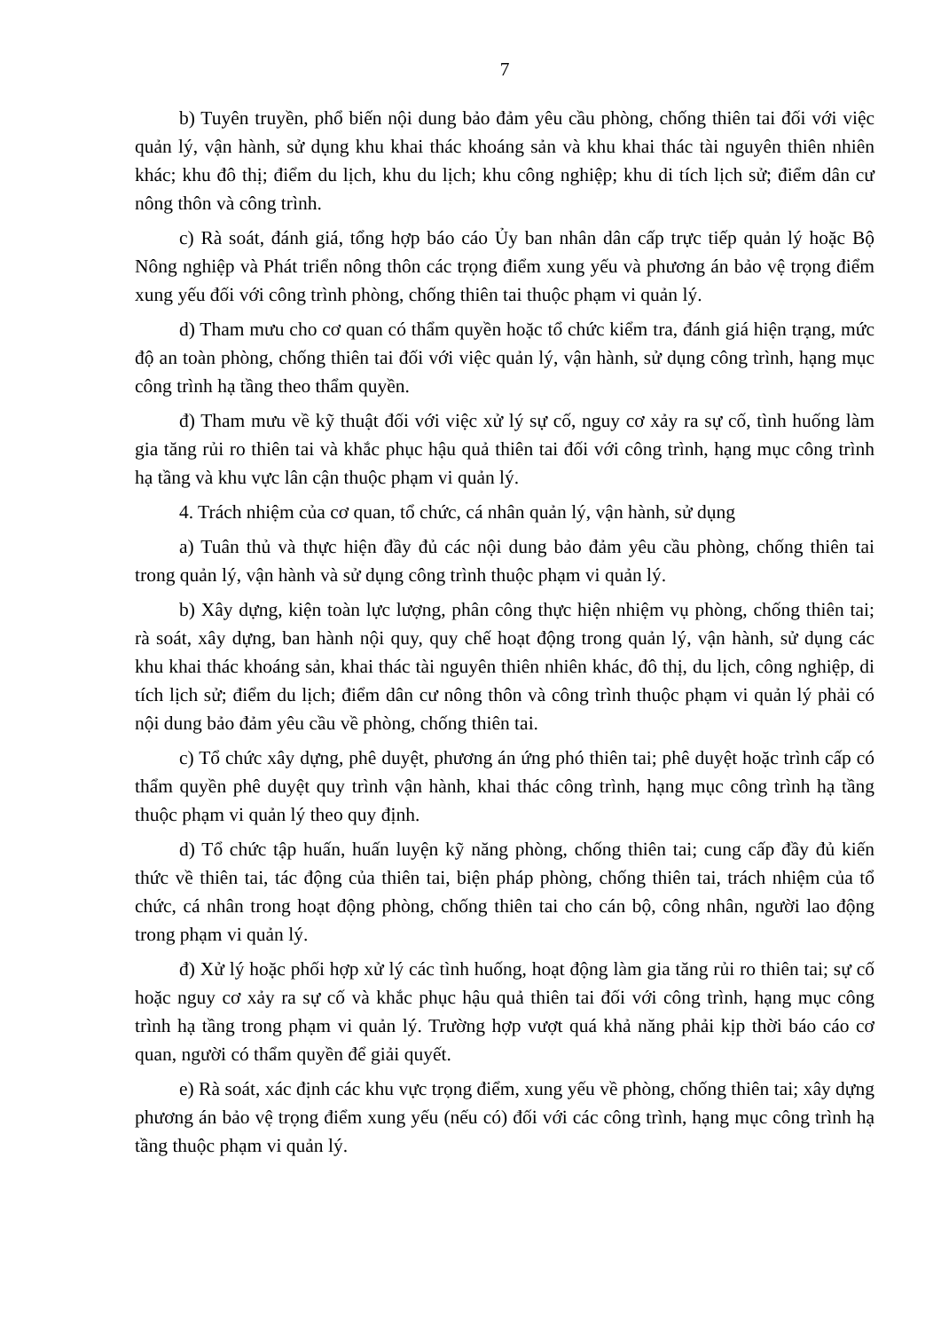7
b) Tuyên truyền, phổ biến nội dung bảo đảm yêu cầu phòng, chống thiên tai đối với việc quản lý, vận hành, sử dụng khu khai thác khoáng sản và khu khai thác tài nguyên thiên nhiên khác; khu đô thị; điểm du lịch, khu du lịch; khu công nghiệp; khu di tích lịch sử; điểm dân cư nông thôn và công trình.
c) Rà soát, đánh giá, tổng hợp báo cáo Ủy ban nhân dân cấp trực tiếp quản lý hoặc Bộ Nông nghiệp và Phát triển nông thôn các trọng điểm xung yếu và phương án bảo vệ trọng điểm xung yếu đối với công trình phòng, chống thiên tai thuộc phạm vi quản lý.
d) Tham mưu cho cơ quan có thẩm quyền hoặc tổ chức kiểm tra, đánh giá hiện trạng, mức độ an toàn phòng, chống thiên tai đối với việc quản lý, vận hành, sử dụng công trình, hạng mục công trình hạ tầng theo thẩm quyền.
đ) Tham mưu về kỹ thuật đối với việc xử lý sự cố, nguy cơ xảy ra sự cố, tình huống làm gia tăng rủi ro thiên tai và khắc phục hậu quả thiên tai đối với công trình, hạng mục công trình hạ tầng và khu vực lân cận thuộc phạm vi quản lý.
4. Trách nhiệm của cơ quan, tổ chức, cá nhân quản lý, vận hành, sử dụng
a) Tuân thủ và thực hiện đầy đủ các nội dung bảo đảm yêu cầu phòng, chống thiên tai trong quản lý, vận hành và sử dụng công trình thuộc phạm vi quản lý.
b) Xây dựng, kiện toàn lực lượng, phân công thực hiện nhiệm vụ phòng, chống thiên tai; rà soát, xây dựng, ban hành nội quy, quy chế hoạt động trong quản lý, vận hành, sử dụng các khu khai thác khoáng sản, khai thác tài nguyên thiên nhiên khác, đô thị, du lịch, công nghiệp, di tích lịch sử; điểm du lịch; điểm dân cư nông thôn và công trình thuộc phạm vi quản lý phải có nội dung bảo đảm yêu cầu về phòng, chống thiên tai.
c) Tổ chức xây dựng, phê duyệt, phương án ứng phó thiên tai; phê duyệt hoặc trình cấp có thẩm quyền phê duyệt quy trình vận hành, khai thác công trình, hạng mục công trình hạ tầng thuộc phạm vi quản lý theo quy định.
d) Tổ chức tập huấn, huấn luyện kỹ năng phòng, chống thiên tai; cung cấp đầy đủ kiến thức về thiên tai, tác động của thiên tai, biện pháp phòng, chống thiên tai, trách nhiệm của tổ chức, cá nhân trong hoạt động phòng, chống thiên tai cho cán bộ, công nhân, người lao động trong phạm vi quản lý.
đ) Xử lý hoặc phối hợp xử lý các tình huống, hoạt động làm gia tăng rủi ro thiên tai; sự cố hoặc nguy cơ xảy ra sự cố và khắc phục hậu quả thiên tai đối với công trình, hạng mục công trình hạ tầng trong phạm vi quản lý. Trường hợp vượt quá khả năng phải kịp thời báo cáo cơ quan, người có thẩm quyền để giải quyết.
e) Rà soát, xác định các khu vực trọng điểm, xung yếu về phòng, chống thiên tai; xây dựng phương án bảo vệ trọng điểm xung yếu (nếu có) đối với các công trình, hạng mục công trình hạ tầng thuộc phạm vi quản lý.